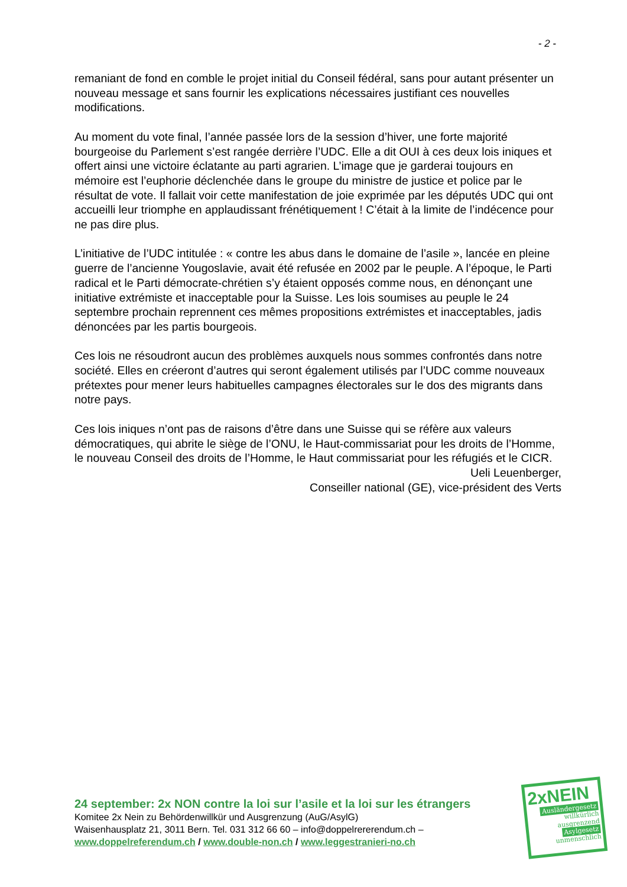- 2 -
remaniant de fond en comble le projet initial du Conseil fédéral, sans pour autant présenter un nouveau message et sans fournir les explications nécessaires justifiant ces nouvelles modifications.
Au moment du vote final, l’année passée lors de la session d’hiver, une forte majorité bourgeoise du Parlement s’est rangée derrière l’UDC. Elle a dit OUI à ces deux lois iniques et offert ainsi une victoire éclatante au parti agrarien. L’image que je garderai toujours en mémoire est l’euphorie déclenchée dans le groupe du ministre de justice et police par le résultat de vote. Il fallait voir cette manifestation de joie exprimée par les députés UDC qui ont accueilli leur triomphe en applaudissant frénétiquement ! C’était à la limite de l’indécence pour ne pas dire plus.
L’initiative de l’UDC intitulée : « contre les abus dans le domaine de l’asile », lancée en pleine guerre de l’ancienne Yougoslavie, avait été refusée en 2002 par le peuple. A l’époque, le Parti radical et le Parti démocrate-chrétien s’y étaient opposés comme nous, en dénonçant une initiative extrémiste et inacceptable pour la Suisse. Les lois soumises au peuple le 24 septembre prochain reprennent ces mêmes propositions extrémistes et inacceptables, jadis dénoncées par les partis bourgeois.
Ces lois ne résoudront aucun des problèmes auxquels nous sommes confrontés dans notre société. Elles en créeront d’autres qui seront également utilisés par l’UDC comme nouveaux prétextes pour mener leurs habituelles campagnes électorales sur le dos des migrants dans notre pays.
Ces lois iniques n’ont pas de raisons d’être dans une Suisse qui se réfère aux valeurs démocratiques, qui abrite le siège de l’ONU, le Haut-commissariat pour les droits de l’Homme, le nouveau Conseil des droits de l’Homme, le Haut commissariat pour les réfugiés et le CICR.
Ueli Leuenberger,
Conseiller national (GE), vice-président des Verts
24 september: 2x NON contre la loi sur l’asile et la loi sur les étrangers
Komitee 2x Nein zu Behördenwillkür und Ausgrenzung (AuG/AsylG)
Waisenhausplatz 21, 3011 Bern. Tel. 031 312 66 60 – info@doppelrererendum.ch –
www.doppelreferendum.ch / www.double-non.ch / www.leggestranieri-no.ch
2xNEIN
Ausländergesetz
willkürlich
ausgrenzend
Asylgesetz
unmenschlich